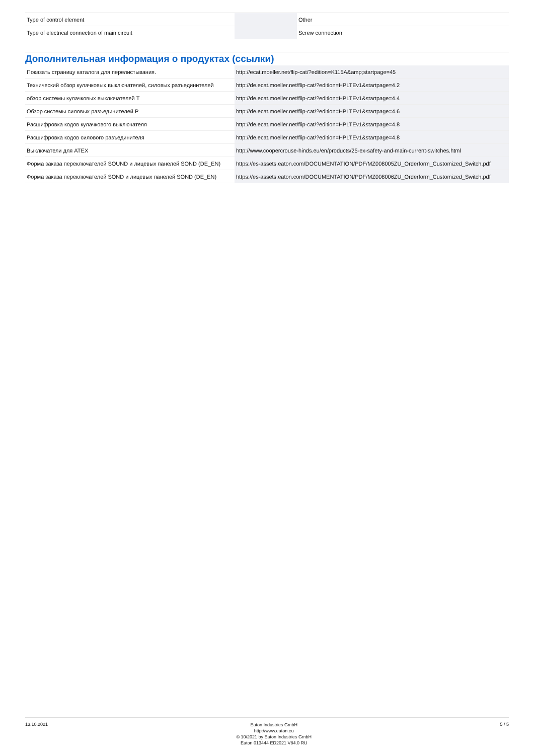| Type of control element | | | Other |
| Type of electrical connection of main circuit | | | Screw connection |
Дополнительная информация о продуктах (ссылки)
| Показать страницу каталога для перелистывания. | http://ecat.moeller.net/flip-cat/?edition=K115A&amp;startpage=45 |
| Технический обзор кулачковых выключателей, силовых разъединителей | http://de.ecat.moeller.net/flip-cat/?edition=HPLTEv1&startpage=4.2 |
| обзор системы кулачковых выключателей T | http://de.ecat.moeller.net/flip-cat/?edition=HPLTEv1&startpage=4.4 |
| Обзор системы силовых разъединителей P | http://de.ecat.moeller.net/flip-cat/?edition=HPLTEv1&startpage=4.6 |
| Расшифровка кодов кулачкового выключателя | http://de.ecat.moeller.net/flip-cat/?edition=HPLTEv1&startpage=4.8 |
| Расшифровка кодов силового разъединителя | http://de.ecat.moeller.net/flip-cat/?edition=HPLTEv1&startpage=4.8 |
| Выключатели для ATEX | http://www.coopercrouse-hinds.eu/en/products/25-ex-safety-and-main-current-switches.html |
| Форма заказа переключателей SOUND и лицевых панелей SOND (DE_EN) | https://es-assets.eaton.com/DOCUMENTATION/PDF/MZ008005ZU_Orderform_Customized_Switch.pdf |
| Форма заказа переключателей SOND и лицевых панелей SOND (DE_EN) | https://es-assets.eaton.com/DOCUMENTATION/PDF/MZ008006ZU_Orderform_Customized_Switch.pdf |
13.10.2021
Eaton Industries GmbH
http://www.eaton.eu
© 10/2021 by Eaton Industries GmbH
Eaton 013444 ED2021 V84.0 RU
5 / 5